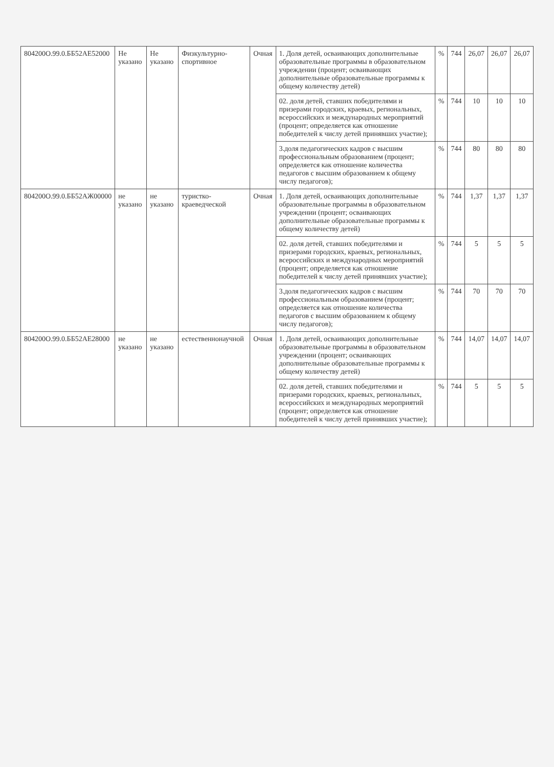| 804200О.99.0.ББ52АЕ52000 | Не указано | Не указано | Физкультурно-спортивное | Очная | 1. Доля детей, осваивающих дополнительные образовательные программы в образовательном учреждении (процент; осваивающих дополнительные образовательные программы к общему количеству детей) | % | 744 | 26,07 | 26,07 | 26,07 |
| | | | | | 02. доля детей, ставших победителями и призерами городских, краевых, региональных, всероссийских и международных мероприятий (процент; определяется как отношение победителей к числу детей принявших участие); | % | 744 | 10 | 10 | 10 |
| | | | | | 3.доля педагогических кадров с высшим профессиональным образованием (процент; определяется как отношение количества педагогов с высшим образованием к общему числу педагогов); | % | 744 | 80 | 80 | 80 |
| 804200О.99.0.ББ52АЖ00000 | не указано | не указано | туристко-краеведческой | Очная | 1. Доля детей, осваивающих дополнительные образовательные программы в образовательном учреждении (процент; осваивающих дополнительные образовательные программы к общему количеству детей) | % | 744 | 1,37 | 1,37 | 1,37 |
| | | | | | 02. доля детей, ставших победителями и призерами городских, краевых, региональных, всероссийских и международных мероприятий (процент; определяется как отношение победителей к числу детей принявших участие); | % | 744 | 5 | 5 | 5 |
| | | | | | 3.доля педагогических кадров с высшим профессиональным образованием (процент; определяется как отношение количества педагогов с высшим образованием к общему числу педагогов); | % | 744 | 70 | 70 | 70 |
| 804200О.99.0.ББ52АЕ28000 | не указано | не указано | естественнонаучной | Очная | 1. Доля детей, осваивающих дополнительные образовательные программы в образовательном учреждении (процент; осваивающих дополнительные образовательные программы к общему количеству детей) | % | 744 | 14,07 | 14,07 | 14,07 |
| | | | | | 02. доля детей, ставших победителями и призерами городских, краевых, региональных, всероссийских и международных мероприятий (процент; определяется как отношение победителей к числу детей принявших участие); | % | 744 | 5 | 5 | 5 |